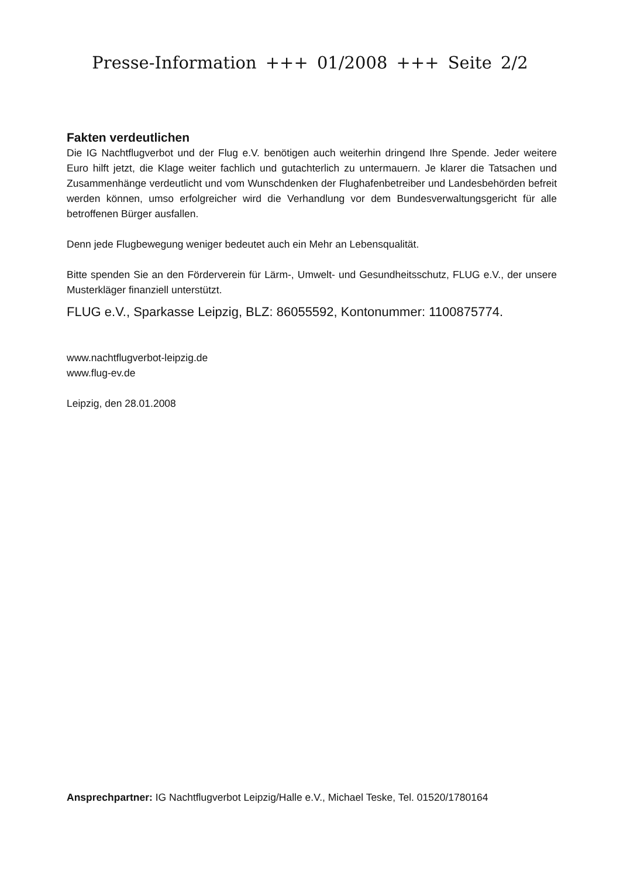Presse-Information +++ 01/2008 +++ Seite 2/2
Fakten verdeutlichen
Die IG Nachtflugverbot und der Flug e.V. benötigen auch weiterhin dringend Ihre Spende. Jeder weitere Euro hilft jetzt, die Klage weiter fachlich und gutachterlich zu untermauern. Je klarer die Tatsachen und Zusammenhänge verdeutlicht und vom Wunschdenken der Flughafenbetreiber und Landesbehörden befreit werden können, umso erfolgreicher wird die Verhandlung vor dem Bundesverwaltungsgericht für alle betroffenen Bürger ausfallen.
Denn jede Flugbewegung weniger bedeutet auch ein Mehr an Lebensqualität.
Bitte spenden Sie an den Förderverein für Lärm-, Umwelt- und Gesundheitsschutz, FLUG e.V., der unsere Musterkläger finanziell unterstützt.
FLUG e.V., Sparkasse Leipzig, BLZ: 86055592, Kontonummer: 1100875774.
www.nachtflugverbot-leipzig.de
www.flug-ev.de
Leipzig, den 28.01.2008
Ansprechpartner: IG Nachtflugverbot Leipzig/Halle e.V., Michael Teske, Tel. 01520/1780164